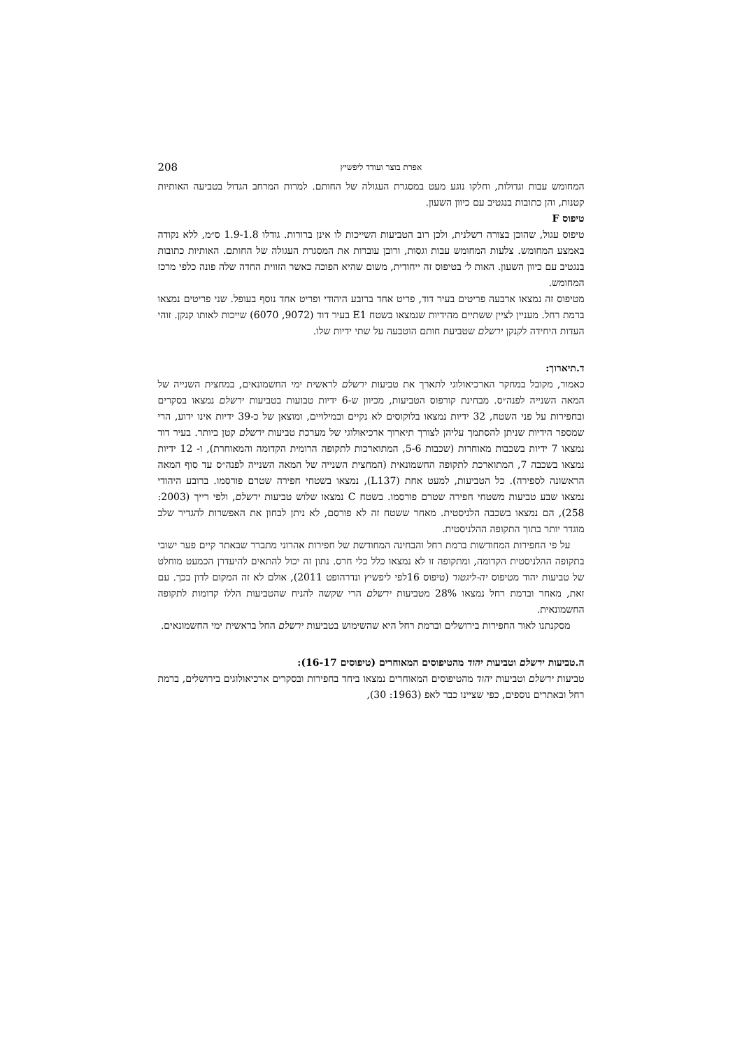אפרת בוצר ועודד ליפשיץ 208
המחומש עבות וגדולות, וחלקו נוגע מעט במסגרת העגולה של החותם. למרות המרחב הגדול בטביעה האותיות קטנות, והן כתובות בנגטיב עם כיוון השעון.
טיפוס F
טיפוס עגול, שהוכן בצורה רשלנית, ולכן רוב הטביעות השייכות לו אינן ברורות. גודלו 1.9-1.8 ס״מ, ללא נקודה באמצע המחומש. צלעות המחומש עבות וגסות, ורובן עוברות את המסגרת העגולה של החותם. האותיות כתובות בנגטיב עם כיוון השעון. האות ל׳ בטיפוס זה ייחודית, משום שהיא הפוכה כאשר הזווית החדה שלה פונה כלפי מרכז המחומש.
מטיפוס זה נמצאו ארבעה פריטים בעיר דוד, פריט אחד ברובע היהודי ופריט אחד נוסף בעופל. שני פריטים נמצאו ברמת רחל. מעניין לציין ששתיים מהידיות שנמצאו בשטח E1 בעיר דוד (9072, 6070) שייכות לאותו קנקן. זוהי העדות היחידה לקנקן ירשלם שטביעת חותם הוטבעה על שתי ידיות שלו.
ד.תיארוך:
כאמור, מקובל במחקר הארכיאולוגי לתארך את טביעות ירשלם לראשית ימי החשמונאים, במחצית השנייה של המאה השנייה לפנה״ס. מבחינת קורפוס הטביעות, מכיוון ש-6 ידיות טבועות בטביעות ירשלם נמצאו בסקרים ובחפירות על פני השטח, 32 ידיות נמצאו בלוקוסים לא נקיים ובמילויים, ומוצאן של כ-39 ידיות אינו ידוע, הרי שמספר הידיות שניתן להסתמך עליהן לצורך תיארוך ארכיאולוגי של מערכת טביעות ירשלם קטן ביותר. בעיר דוד נמצאו 7 ידיות בשכבות מאוחרות (שכבות 5-6, המתוארכות לתקופה הרומית הקדומה והמאוחרת), ו- 12 ידיות נמצאו בשכבה 7, המתוארכת לתקופה החשמונאית (המחצית השנייה של המאה השנייה לפנה״ס עד סוף המאה הראשונה לספירה). כל הטביעות, למעט אחת (L137), נמצאו בשטחי חפירה שטרם פורסמו. ברובע היהודי נמצאו שבע טביעות משטחי חפירה שטרם פורסמו. בשטח C נמצאו שלוש טביעות ירשלם, ולפי רייך (2003: 258), הם נמצאו בשכבה הלניסטית. מאחר ששטח זה לא פורסם, לא ניתן לבחון את האפשרות להגדיר שלב מוגדר יותר בתוך התקופה ההלניסטית.
על פי החפירות המחודשות ברמת רחל והבחינה המחודשת של חפירות אהרוני מתברר שבאתר קיים פער ישובי בתקופה ההלניסטית הקדומה, ומתקופה זו לא נמצאו כלל כלי חרס. נתון זה יכול להתאים להיעדרן הכמעט מוחלט של טביעות יהוד מטיפוס יה-ליגטור (טיפוס 16לפי ליפשיץ ונדרהופט 2011), אולם לא זה המקום לדון בכך. עם זאת, מאחר וברמת רחל נמצאו 28% מטביעות ירשלם הרי שקשה להניח שהטביעות הללו קדומות לתקופה החשמונאית.
מסקנתנו לאור החפירות בירושלים וברמת רחל היא שהשימוש בטביעות ירשלם החל בראשית ימי החשמונאים.
ה.טביעות ירשלם וטביעות יהוד מהטיפוסים המאוחרים (טיפוסים 16-17):
טביעות ירשלם וטביעות יהוד מהטיפוסים המאוחרים נמצאו ביחד בחפירות ובסקרים ארכיאולוגים בירושלים, ברמת רחל ובאתרים נוספים, כפי שציינו כבר לאפ (1963: 30),